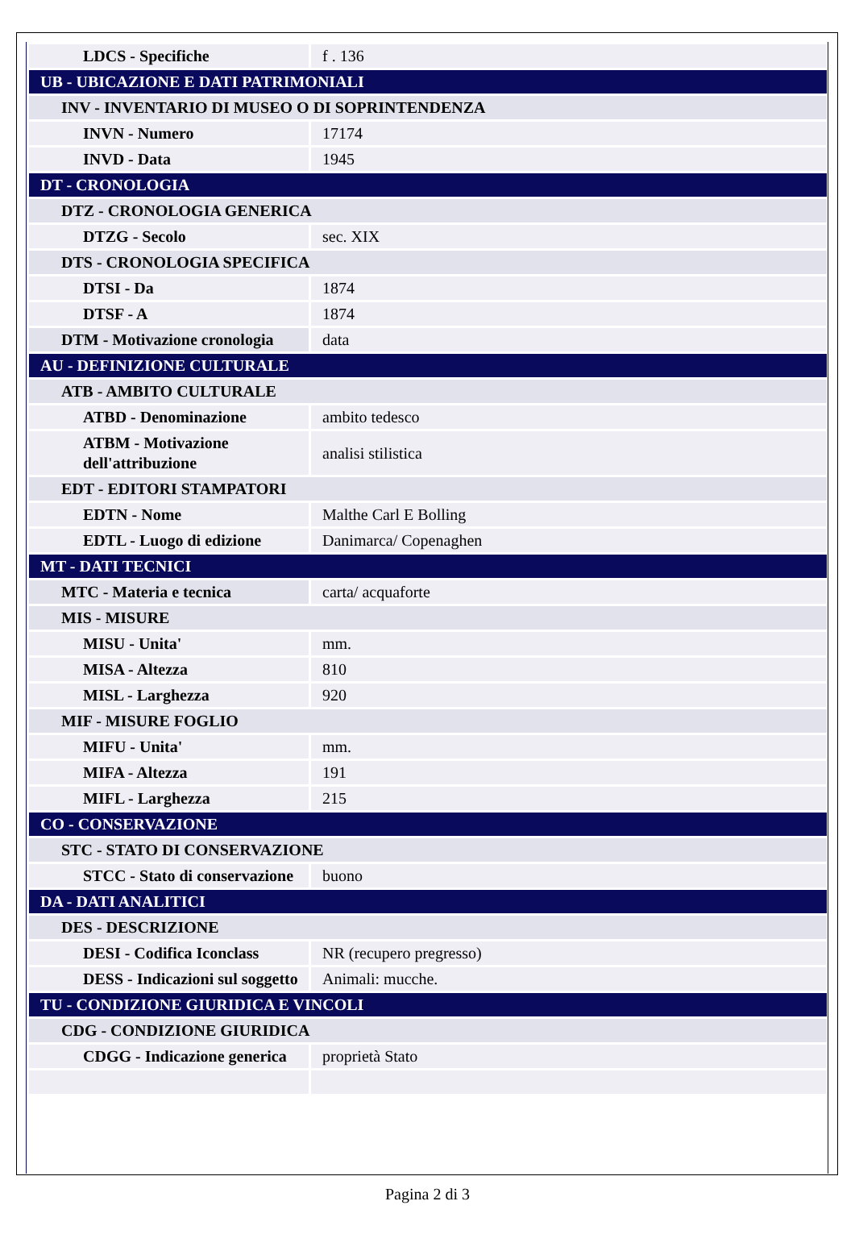| LDCS - Specifiche | f . 136 |
| UB - UBICAZIONE E DATI PATRIMONIALI | |
| INV - INVENTARIO DI MUSEO O DI SOPRINTENDENZA | |
| INVN - Numero | 17174 |
| INVD - Data | 1945 |
| DT - CRONOLOGIA | |
| DTZ - CRONOLOGIA GENERICA | |
| DTZG - Secolo | sec. XIX |
| DTS - CRONOLOGIA SPECIFICA | |
| DTSI - Da | 1874 |
| DTSF - A | 1874 |
| DTM - Motivazione cronologia | data |
| AU - DEFINIZIONE CULTURALE | |
| ATB - AMBITO CULTURALE | |
| ATBD - Denominazione | ambito tedesco |
| ATBM - Motivazione dell'attribuzione | analisi stilistica |
| EDT - EDITORI STAMPATORI | |
| EDTN - Nome | Malthe Carl E Bolling |
| EDTL - Luogo di edizione | Danimarca/ Copenaghen |
| MT - DATI TECNICI | |
| MTC - Materia e tecnica | carta/ acquaforte |
| MIS - MISURE | |
| MISU - Unita' | mm. |
| MISA - Altezza | 810 |
| MISL - Larghezza | 920 |
| MIF - MISURE FOGLIO | |
| MIFU - Unita' | mm. |
| MIFA - Altezza | 191 |
| MIFL - Larghezza | 215 |
| CO - CONSERVAZIONE | |
| STC - STATO DI CONSERVAZIONE | |
| STCC - Stato di conservazione | buono |
| DA - DATI ANALITICI | |
| DES - DESCRIZIONE | |
| DESI - Codifica Iconclass | NR (recupero pregresso) |
| DESS - Indicazioni sul soggetto | Animali: mucche. |
| TU - CONDIZIONE GIURIDICA E VINCOLI | |
| CDG - CONDIZIONE GIURIDICA | |
| CDGG - Indicazione generica | proprietà Stato |
Pagina 2 di 3